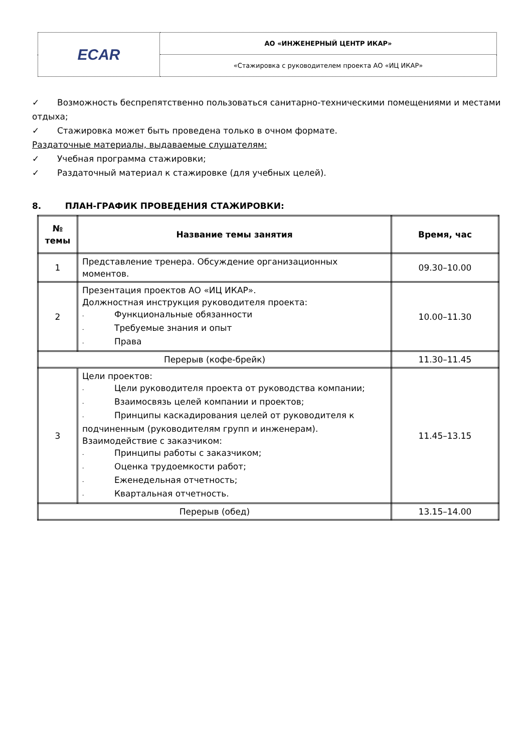| ECAR | АО «ИНЖЕНЕРНЫЙ ЦЕНТР ИКАР» |
| | «Стажировка с руководителем проекта АО «ИЦ ИКАР» |
✓ Возможность беспрепятственно пользоваться санитарно-техническими помещениями и местами отдыха;
✓ Стажировка может быть проведена только в очном формате.
Раздаточные материалы, выдаваемые слушателям:
✓ Учебная программа стажировки;
✓ Раздаточный материал к стажировке (для учебных целей).
8. ПЛАН-ГРАФИК ПРОВЕДЕНИЯ СТАЖИРОВКИ:
| № темы | Название темы занятия | Время, час |
| --- | --- | --- |
| 1 | Представление тренера. Обсуждение организационных моментов. | 09.30–10.00 |
| 2 | Презентация проектов АО «ИЦ ИКАР». Должностная инструкция руководителя проекта: - Функциональные обязанности - Требуемые знания и опыт - Права | 10.00–11.30 |
| Перерыв (кофе-брейк) | | 11.30–11.45 |
| 3 | Цели проектов: - Цели руководителя проекта от руководства компании; - Взаимосвязь целей компании и проектов; - Принципы каскадирования целей от руководителя к подчиненным (руководителям групп и инженерам). Взаимодействие с заказчиком: - Принципы работы с заказчиком; - Оценка трудоемкости работ; - Еженедельная отчетность; - Квартальная отчетность. | 11.45–13.15 |
| Перерыв (обед) | | 13.15–14.00 |